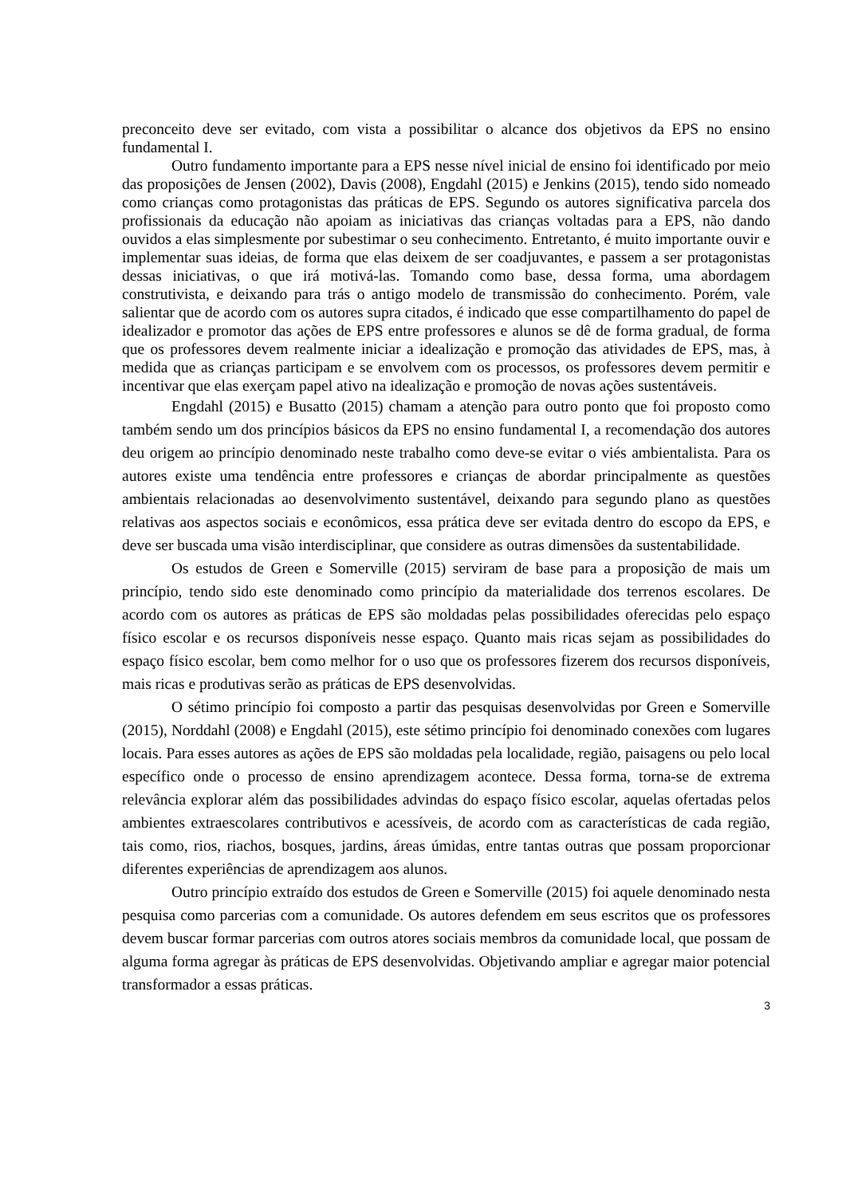preconceito deve ser evitado, com vista a possibilitar o alcance dos objetivos da EPS no ensino fundamental I.
Outro fundamento importante para a EPS nesse nível inicial de ensino foi identificado por meio das proposições de Jensen (2002), Davis (2008), Engdahl (2015) e Jenkins (2015), tendo sido nomeado como crianças como protagonistas das práticas de EPS. Segundo os autores significativa parcela dos profissionais da educação não apoiam as iniciativas das crianças voltadas para a EPS, não dando ouvidos a elas simplesmente por subestimar o seu conhecimento. Entretanto, é muito importante ouvir e implementar suas ideias, de forma que elas deixem de ser coadjuvantes, e passem a ser protagonistas dessas iniciativas, o que irá motivá-las. Tomando como base, dessa forma, uma abordagem construtivista, e deixando para trás o antigo modelo de transmissão do conhecimento. Porém, vale salientar que de acordo com os autores supra citados, é indicado que esse compartilhamento do papel de idealizador e promotor das ações de EPS entre professores e alunos se dê de forma gradual, de forma que os professores devem realmente iniciar a idealização e promoção das atividades de EPS, mas, à medida que as crianças participam e se envolvem com os processos, os professores devem permitir e incentivar que elas exerçam papel ativo na idealização e promoção de novas ações sustentáveis.
Engdahl (2015) e Busatto (2015) chamam a atenção para outro ponto que foi proposto como também sendo um dos princípios básicos da EPS no ensino fundamental I, a recomendação dos autores deu origem ao princípio denominado neste trabalho como deve-se evitar o viés ambientalista. Para os autores existe uma tendência entre professores e crianças de abordar principalmente as questões ambientais relacionadas ao desenvolvimento sustentável, deixando para segundo plano as questões relativas aos aspectos sociais e econômicos, essa prática deve ser evitada dentro do escopo da EPS, e deve ser buscada uma visão interdisciplinar, que considere as outras dimensões da sustentabilidade.
Os estudos de Green e Somerville (2015) serviram de base para a proposição de mais um princípio, tendo sido este denominado como princípio da materialidade dos terrenos escolares. De acordo com os autores as práticas de EPS são moldadas pelas possibilidades oferecidas pelo espaço físico escolar e os recursos disponíveis nesse espaço. Quanto mais ricas sejam as possibilidades do espaço físico escolar, bem como melhor for o uso que os professores fizerem dos recursos disponíveis, mais ricas e produtivas serão as práticas de EPS desenvolvidas.
O sétimo princípio foi composto a partir das pesquisas desenvolvidas por Green e Somerville (2015), Norddahl (2008) e Engdahl (2015), este sétimo princípio foi denominado conexões com lugares locais. Para esses autores as ações de EPS são moldadas pela localidade, região, paisagens ou pelo local específico onde o processo de ensino aprendizagem acontece. Dessa forma, torna-se de extrema relevância explorar além das possibilidades advindas do espaço físico escolar, aquelas ofertadas pelos ambientes extraescolares contributivos e acessíveis, de acordo com as características de cada região, tais como, rios, riachos, bosques, jardins, áreas úmidas, entre tantas outras que possam proporcionar diferentes experiências de aprendizagem aos alunos.
Outro princípio extraído dos estudos de Green e Somerville (2015) foi aquele denominado nesta pesquisa como parcerias com a comunidade. Os autores defendem em seus escritos que os professores devem buscar formar parcerias com outros atores sociais membros da comunidade local, que possam de alguma forma agregar às práticas de EPS desenvolvidas. Objetivando ampliar e agregar maior potencial transformador a essas práticas.
3